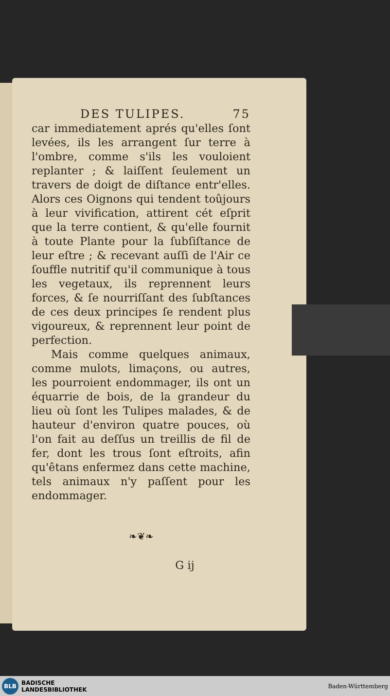DES TULIPES. 75
car immediatement aprés qu'elles ſont levées, ils les arrangent ſur terre à l'ombre, comme s'ils les vouloient replanter ; & laiſſent ſeulement un travers de doigt de diſtance entr'elles. Alors ces Oignons qui tendent toûjours à leur vivification, attirent cét eſprit que la terre contient, & qu'elle fournit à toute Plante pour la ſubſiſtance de leur eſtre ; & recevant auſſi de l'Air ce ſouffle nutritif qu'il communique à tous les vegetaux, ils reprennent leurs forces, & ſe nourriſſant des ſubſtances de ces deux principes ſe rendent plus vigoureux, & reprennent leur point de perfection.
Mais comme quelques animaux, comme mulots, limaçons, ou autres, les pourroient endommager, ils ont un équarrie de bois, de la grandeur du lieu où ſont les Tulipes malades, & de hauteur d'environ quatre pouces, où l'on fait au deſſus un treillis de fil de fer, dont les trous ſont eſtroits, afin qu'êtans enfermez dans cette machine, tels animaux n'y paſſent pour les endommager.
❧❦❧
G ij
BLB
BADISCHE
LANDESBIBLIOTHEK
Baden-Württemberg